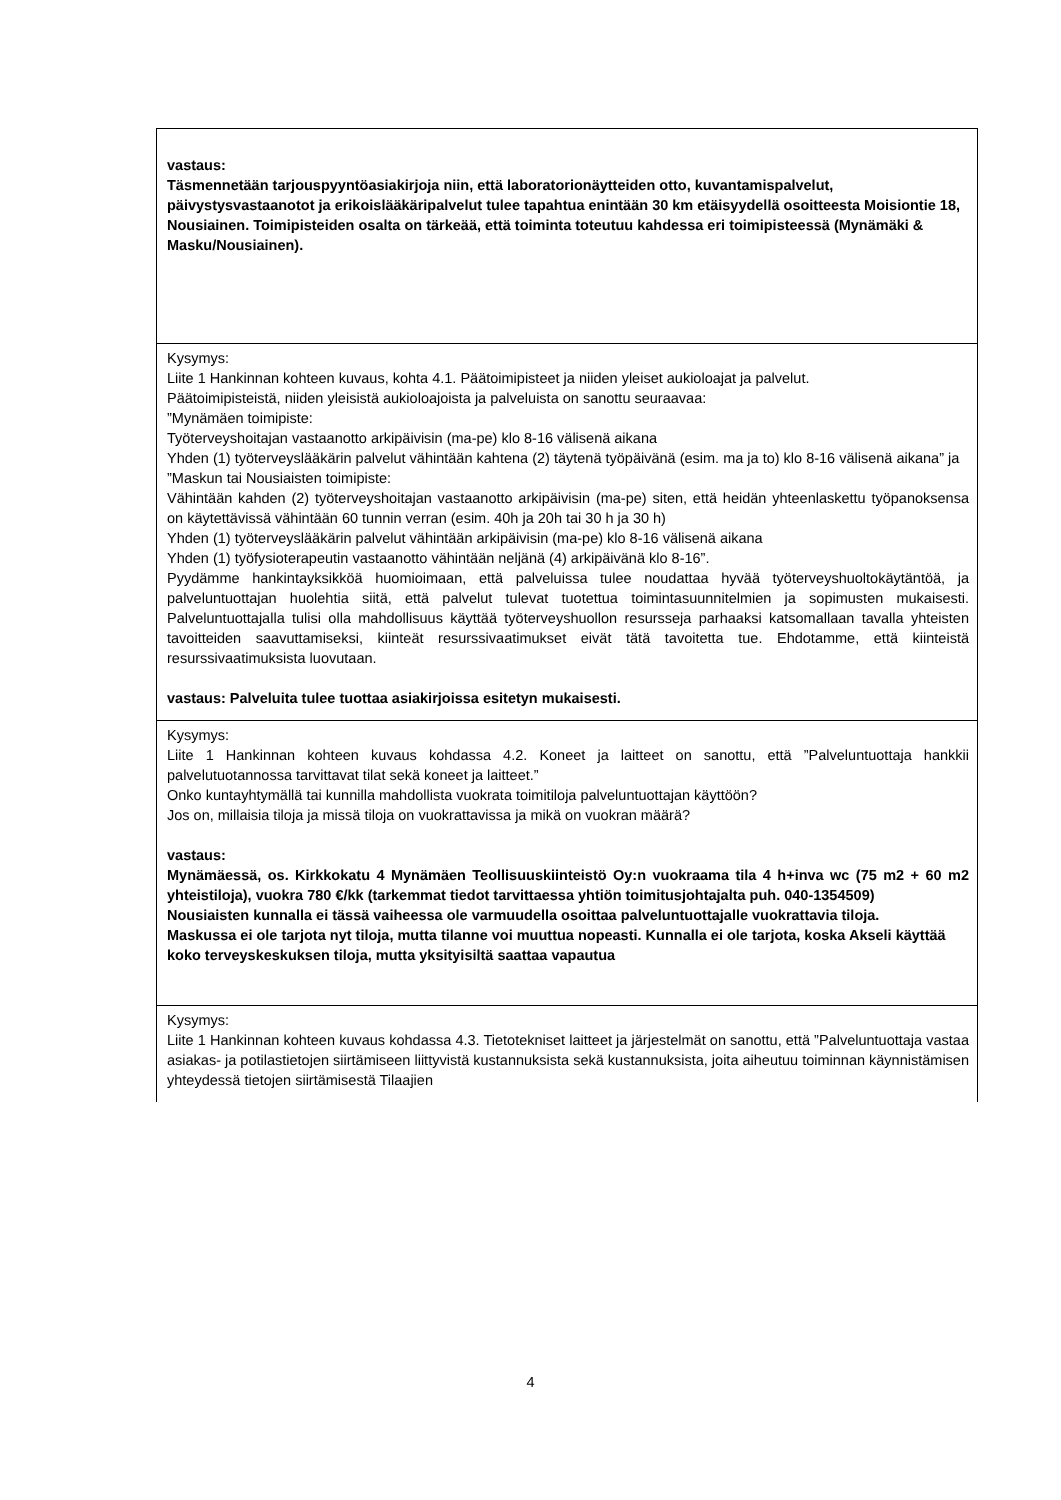| vastaus: Täsmennetään tarjouspyyntöasiakirjoja niin, että laboratorionäytteiden otto, kuvantamispalvelut, päivystysvastaanotot ja erikoislääkäripalvelut tulee tapahtua enintään 30 km etäisyydellä osoitteesta Moisiontie 18, Nousiainen. Toimipisteiden osalta on tärkeää, että toiminta toteutuu kahdessa eri toimipisteessä (Mynämäki & Masku/Nousiainen). |
| Kysymys: Liite 1 Hankinnan kohteen kuvaus, kohta 4.1. Päätoimipisteet ja niiden yleiset aukioloajat ja palvelut. Päätoimipisteistä, niiden yleisistä aukioloajoista ja palveluista on sanottu seuraavaa: ”Mynämäen toimipiste: Työterveyshoitajan vastaanotto arkipäivisin (ma-pe) klo 8-16 välisenä aikana Yhden (1) työterveyslääkärin palvelut vähintään kahtena (2) täytenä työpäivänä (esim. ma ja to) klo 8-16 välisenä aikana” ja ”Maskun tai Nousiaisten toimipiste: Vähintään kahden (2) työterveyshoitajan vastaanotto arkipäivisin (ma-pe) siten, että heidän yhteenlaskettu työpanoksensa on käytettävissä vähintään 60 tunnin verran (esim. 40h ja 20h tai 30 h ja 30 h) Yhden (1) työterveyslääkärin palvelut vähintään arkipäivisin (ma-pe) klo 8-16 välisenä aikana Yhden (1) työfysioterapeutin vastaanotto vähintään neljänä (4) arkipäivänä klo 8-16”. Pyydämme hankintayksikköä huomioimaan, että palveluissa tulee noudattaa hyvää työterveyshuoltokäytäntöä, ja palveluntuottajan huolehtia siitä, että palvelut tulevat tuotettua toimintasuunnitelmien ja sopimusten mukaisesti. Palveluntuottajalla tulisi olla mahdollisuus käyttää työterveyshuollon resursseja parhaaksi katsomallaan tavalla yhteisten tavoitteiden saavuttamiseksi, kiinteät resurssivaatimukset eivät tätä tavoitetta tue. Ehdotamme, että kiinteistä resurssivaatimuksista luovutaan. vastaus: Palveluita tulee tuottaa asiakirjoissa esitetyn mukaisesti. |
| Kysymys: Liite 1 Hankinnan kohteen kuvaus kohdassa 4.2. Koneet ja laitteet on sanottu, että ”Palveluntuottaja hankkii palvelutuotannossa tarvittavat tilat sekä koneet ja laitteet.” Onko kuntayhtymällä tai kunnilla mahdollista vuokrata toimitiloja palveluntuottajan käyttöön? Jos on, millaisia tiloja ja missä tiloja on vuokrattavissa ja mikä on vuokran määrä? vastaus: Mynämäessä, os. Kirkkokatu 4 Mynämäen Teollisuuskiinteistö Oy:n vuokraama tila 4 h+inva wc (75 m2 + 60 m2 yhteistiloja), vuokra 780 €/kk (tarkemmat tiedot tarvittaessa yhtiön toimitusjohtajalta puh. 040-1354509) Nousiaisten kunnalla ei tässä vaiheessa ole varmuudella osoittaa palveluntuottajalle vuokrattavia tiloja. Maskussa ei ole tarjota nyt tiloja, mutta tilanne voi muuttua nopeasti. Kunnalla ei ole tarjota, koska Akseli käyttää koko terveyskeskuksen tiloja, mutta yksityisiltä saattaa vapautua |
| Kysymys: Liite 1 Hankinnan kohteen kuvaus kohdassa 4.3. Tietotekniset laitteet ja järjestelmät on sanottu, että ”Palveluntuottaja vastaa asiakas- ja potilastietojen siirtämiseen liittyvistä kustannuksista sekä kustannuksista, joita aiheutuu toiminnan käynnistämisen yhteydessä tietojen siirtämisestä Tilaajien |
4